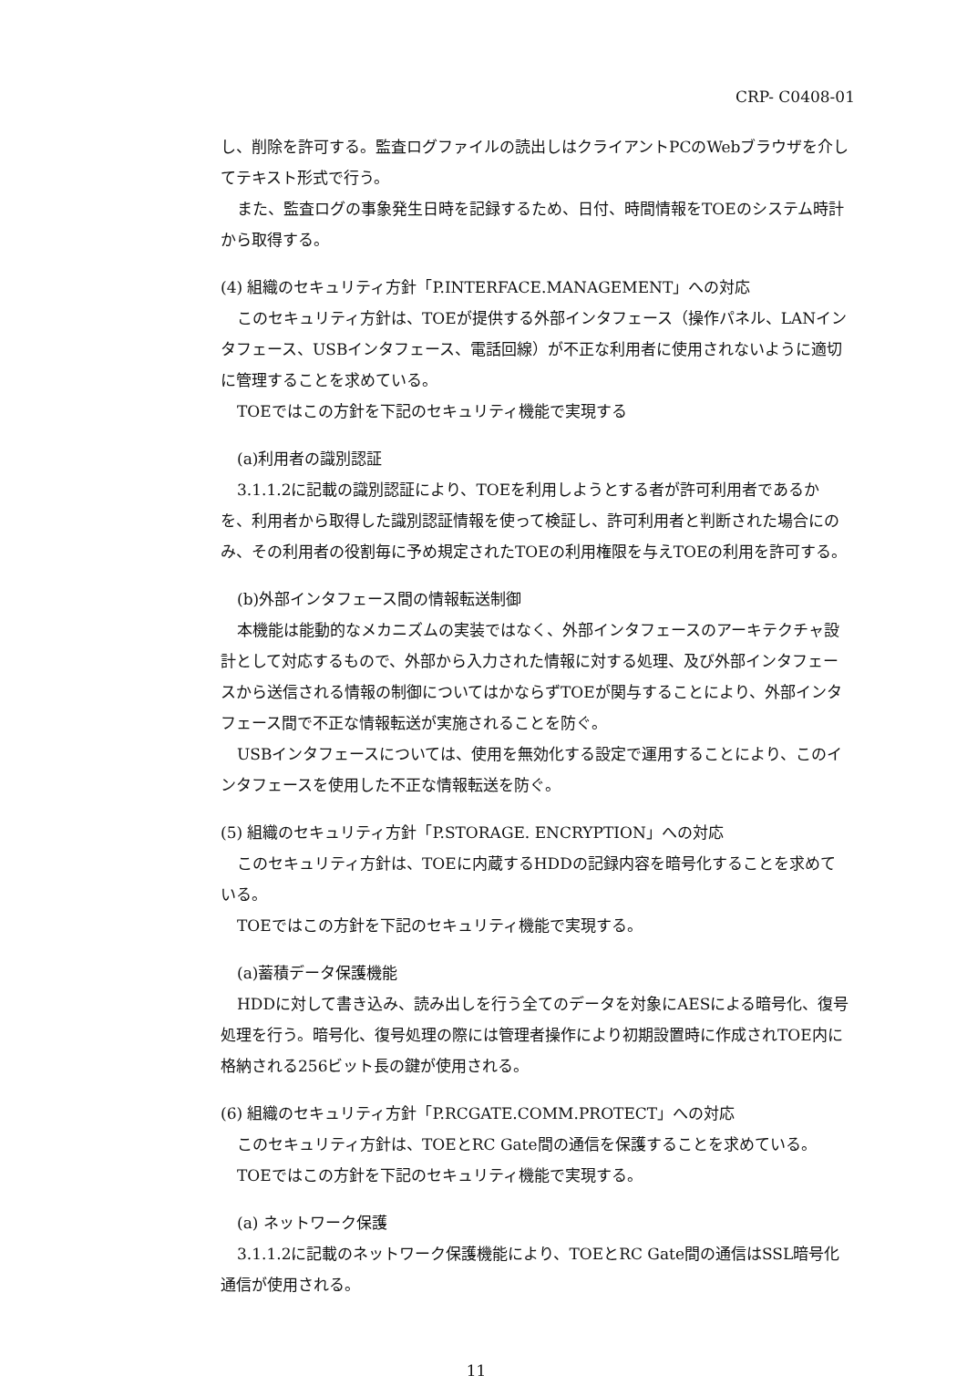CRP- C0408-01
し、削除を許可する。監査ログファイルの読出しはクライアントPCのWebブラウザを介してテキスト形式で行う。
また、監査ログの事象発生日時を記録するため、日付、時間情報をTOEのシステム時計から取得する。
(4) 組織のセキュリティ方針「P.INTERFACE.MANAGEMENT」への対応
このセキュリティ方針は、TOEが提供する外部インタフェース（操作パネル、LANインタフェース、USBインタフェース、電話回線）が不正な利用者に使用されないように適切に管理することを求めている。
TOEではこの方針を下記のセキュリティ機能で実現する
(a)利用者の識別認証
3.1.1.2に記載の識別認証により、TOEを利用しようとする者が許可利用者であるかを、利用者から取得した識別認証情報を使って検証し、許可利用者と判断された場合にのみ、その利用者の役割毎に予め規定されたTOEの利用権限を与えTOEの利用を許可する。
(b)外部インタフェース間の情報転送制御
本機能は能動的なメカニズムの実装ではなく、外部インタフェースのアーキテクチャ設計として対応するもので、外部から入力された情報に対する処理、及び外部インタフェースから送信される情報の制御についてはかならずTOEが関与することにより、外部インタフェース間で不正な情報転送が実施されることを防ぐ。
USBインタフェースについては、使用を無効化する設定で運用することにより、このインタフェースを使用した不正な情報転送を防ぐ。
(5) 組織のセキュリティ方針「P.STORAGE. ENCRYPTION」への対応
このセキュリティ方針は、TOEに内蔵するHDDの記録内容を暗号化することを求めている。
TOEではこの方針を下記のセキュリティ機能で実現する。
(a)蓄積データ保護機能
HDDに対して書き込み、読み出しを行う全てのデータを対象にAESによる暗号化、復号処理を行う。暗号化、復号処理の際には管理者操作により初期設置時に作成されTOE内に格納される256ビット長の鍵が使用される。
(6) 組織のセキュリティ方針「P.RCGATE.COMM.PROTECT」への対応
このセキュリティ方針は、TOEとRC Gate間の通信を保護することを求めている。
TOEではこの方針を下記のセキュリティ機能で実現する。
(a) ネットワーク保護
3.1.1.2に記載のネットワーク保護機能により、TOEとRC Gate間の通信はSSL暗号化通信が使用される。
11